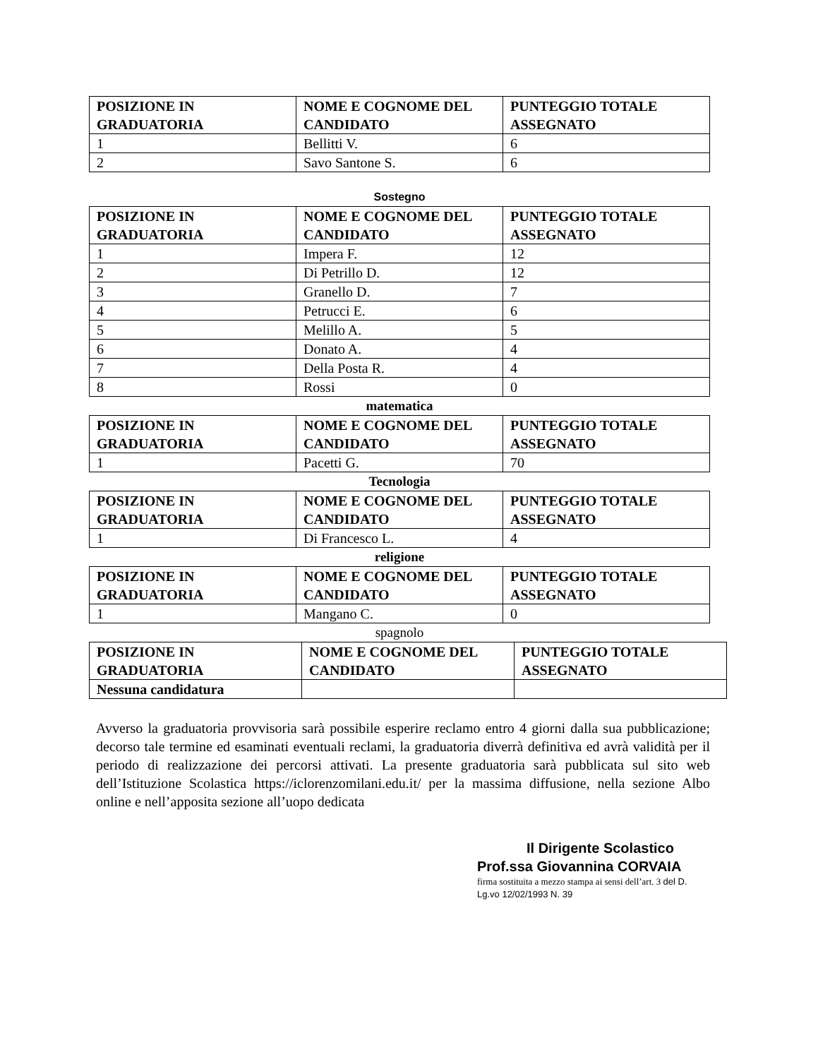| POSIZIONE IN GRADUATORIA | NOME E COGNOME DEL CANDIDATO | PUNTEGGIO TOTALE ASSEGNATO |
| --- | --- | --- |
| 1 | Bellitti V. | 6 |
| 2 | Savo Santone S. | 6 |
Sostegno
| POSIZIONE IN GRADUATORIA | NOME E COGNOME DEL CANDIDATO | PUNTEGGIO TOTALE ASSEGNATO |
| --- | --- | --- |
| 1 | Impera F. | 12 |
| 2 | Di Petrillo D. | 12 |
| 3 | Granello D. | 7 |
| 4 | Petrucci E. | 6 |
| 5 | Melillo A. | 5 |
| 6 | Donato A. | 4 |
| 7 | Della Posta R. | 4 |
| 8 | Rossi | 0 |
matematica
| POSIZIONE IN GRADUATORIA | NOME E COGNOME DEL CANDIDATO | PUNTEGGIO TOTALE ASSEGNATO |
| --- | --- | --- |
| 1 | Pacetti G. | 70 |
Tecnologia
| POSIZIONE IN GRADUATORIA | NOME E COGNOME DEL CANDIDATO | PUNTEGGIO TOTALE ASSEGNATO |
| --- | --- | --- |
| 1 | Di Francesco L. | 4 |
religione
| POSIZIONE IN GRADUATORIA | NOME E COGNOME DEL CANDIDATO | PUNTEGGIO TOTALE ASSEGNATO |
| --- | --- | --- |
| 1 | Mangano C. | 0 |
spagnolo
| POSIZIONE IN GRADUATORIA | NOME E COGNOME DEL CANDIDATO | PUNTEGGIO TOTALE ASSEGNATO |
| --- | --- | --- |
| Nessuna candidatura | | |
Avverso la graduatoria provvisoria sarà possibile esperire reclamo entro 4 giorni dalla sua pubblicazione; decorso tale termine ed esaminati eventuali reclami, la graduatoria diverrà definitiva ed avrà validità per il periodo di realizzazione dei percorsi attivati. La presente graduatoria sarà pubblicata sul sito web dell’Istituzione Scolastica https://iclorenzomilani.edu.it/ per la massima diffusione, nella sezione Albo online e nell’apposita sezione all’uopo dedicata
Il Dirigente Scolastico
Prof.ssa Giovannina CORVAIA
firma sostituita a mezzo stampa ai sensi dell’art. 3 del D. Lg.vo 12/02/1993 N. 39